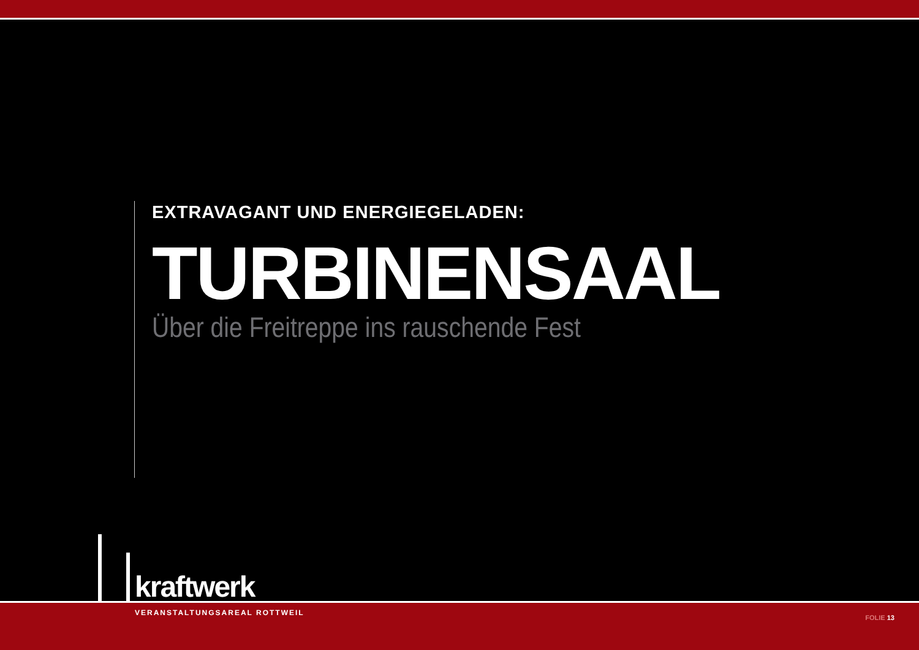EXTRAVAGANT UND ENERGIEGELADEN:
TURBINENSAAL
Über die Freitreppe ins rauschende Fest
kraftwerk
VERANSTALTUNGSAREAL ROTTWEIL
FOLIE 13